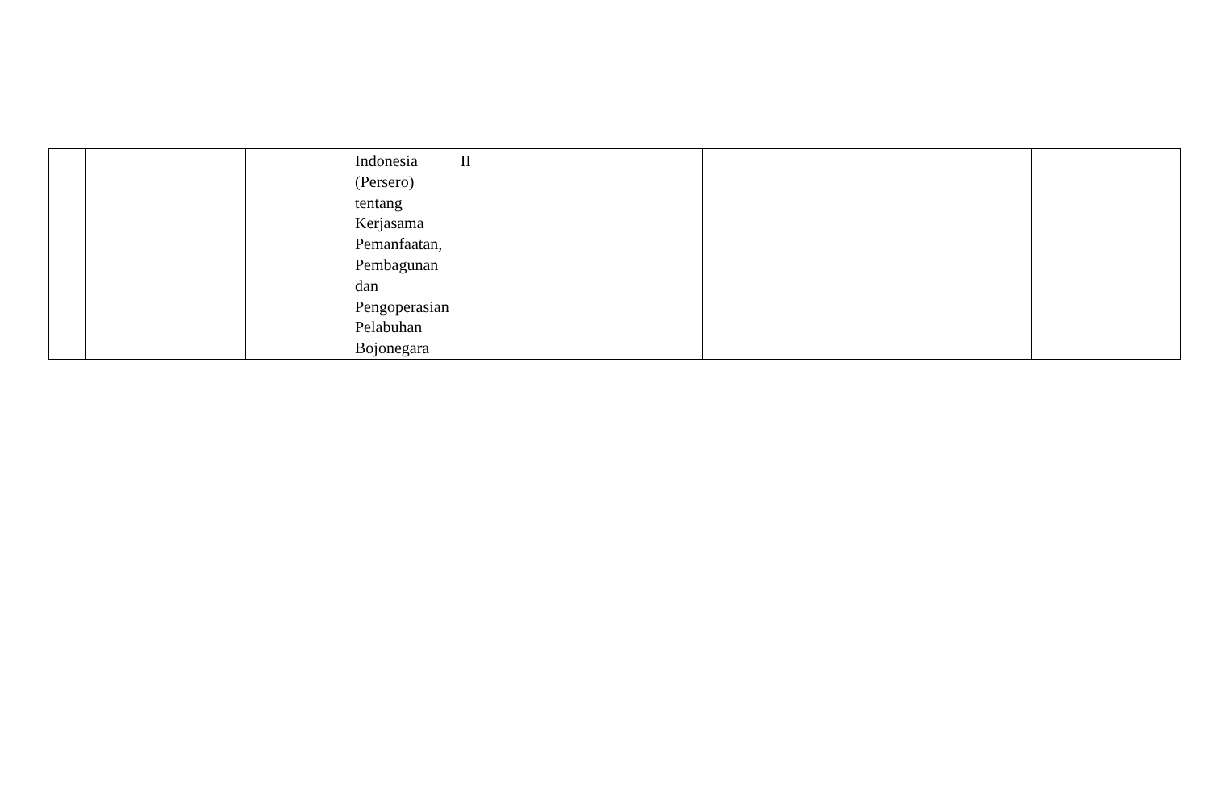| | | | Indonesia II (Persero) tentang Kerjasama Pemanfaatan, Pembagunan dan Pengoperasian Pelabuhan Bojonegara | | | |